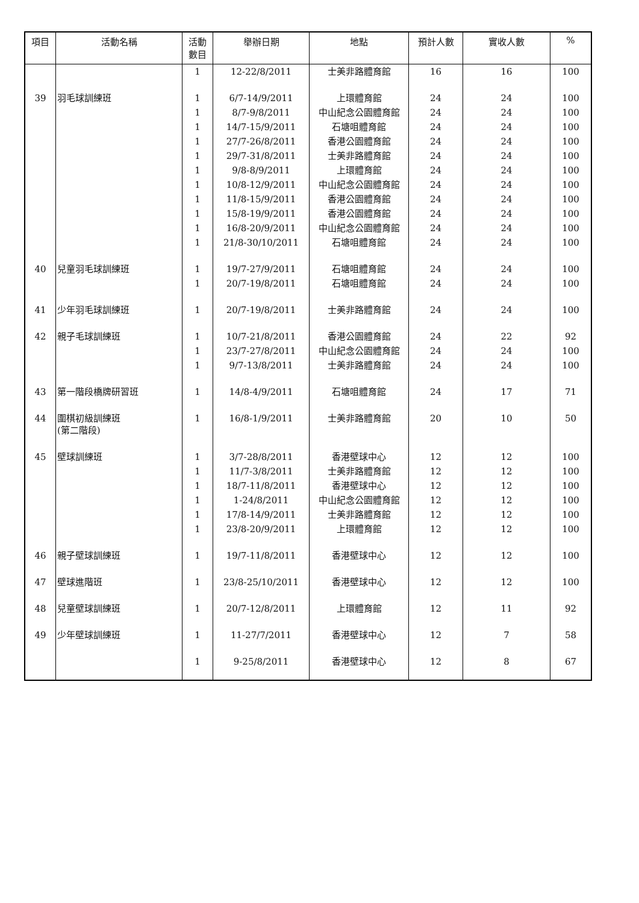| 項目 | 活動名稱 | 活動 數目 | 舉辦日期 | 地點 | 預計人數 | 實收人數 | % |
| --- | --- | --- | --- | --- | --- | --- | --- |
| | | 1 | 12-22/8/2011 | 士美非路體育館 | 16 | 16 | 100 |
| 39 | 羽毛球訓練班 | 1 | 6/7-14/9/2011 | 上環體育館 | 24 | 24 | 100 |
| | | 1 | 8/7-9/8/2011 | 中山紀念公園體育館 | 24 | 24 | 100 |
| | | 1 | 14/7-15/9/2011 | 石塘咀體育館 | 24 | 24 | 100 |
| | | 1 | 27/7-26/8/2011 | 香港公園體育館 | 24 | 24 | 100 |
| | | 1 | 29/7-31/8/2011 | 士美非路體育館 | 24 | 24 | 100 |
| | | 1 | 9/8-8/9/2011 | 上環體育館 | 24 | 24 | 100 |
| | | 1 | 10/8-12/9/2011 | 中山紀念公園體育館 | 24 | 24 | 100 |
| | | 1 | 11/8-15/9/2011 | 香港公園體育館 | 24 | 24 | 100 |
| | | 1 | 15/8-19/9/2011 | 香港公園體育館 | 24 | 24 | 100 |
| | | 1 | 16/8-20/9/2011 | 中山紀念公園體育館 | 24 | 24 | 100 |
| | | 1 | 21/8-30/10/2011 | 石塘咀體育館 | 24 | 24 | 100 |
| 40 | 兒童羽毛球訓練班 | 1 | 19/7-27/9/2011 | 石塘咀體育館 | 24 | 24 | 100 |
| | | 1 | 20/7-19/8/2011 | 石塘咀體育館 | 24 | 24 | 100 |
| 41 | 少年羽毛球訓練班 | 1 | 20/7-19/8/2011 | 士美非路體育館 | 24 | 24 | 100 |
| 42 | 親子毛球訓練班 | 1 | 10/7-21/8/2011 | 香港公園體育館 | 24 | 22 | 92 |
| | | 1 | 23/7-27/8/2011 | 中山紀念公園體育館 | 24 | 24 | 100 |
| | | 1 | 9/7-13/8/2011 | 士美非路體育館 | 24 | 24 | 100 |
| 43 | 第一階段橋牌研習班 | 1 | 14/8-4/9/2011 | 石塘咀體育館 | 24 | 17 | 71 |
| 44 | 圍棋初級訓練班 (第二階段) | 1 | 16/8-1/9/2011 | 士美非路體育館 | 20 | 10 | 50 |
| 45 | 壁球訓練班 | 1 | 3/7-28/8/2011 | 香港壁球中心 | 12 | 12 | 100 |
| | | 1 | 11/7-3/8/2011 | 士美非路體育館 | 12 | 12 | 100 |
| | | 1 | 18/7-11/8/2011 | 香港壁球中心 | 12 | 12 | 100 |
| | | 1 | 1-24/8/2011 | 中山紀念公園體育館 | 12 | 12 | 100 |
| | | 1 | 17/8-14/9/2011 | 士美非路體育館 | 12 | 12 | 100 |
| | | 1 | 23/8-20/9/2011 | 上環體育館 | 12 | 12 | 100 |
| 46 | 親子壁球訓練班 | 1 | 19/7-11/8/2011 | 香港壁球中心 | 12 | 12 | 100 |
| 47 | 壁球進階班 | 1 | 23/8-25/10/2011 | 香港壁球中心 | 12 | 12 | 100 |
| 48 | 兒童壁球訓練班 | 1 | 20/7-12/8/2011 | 上環體育館 | 12 | 11 | 92 |
| 49 | 少年壁球訓練班 | 1 | 11-27/7/2011 | 香港壁球中心 | 12 | 7 | 58 |
| | | 1 | 9-25/8/2011 | 香港壁球中心 | 12 | 8 | 67 |